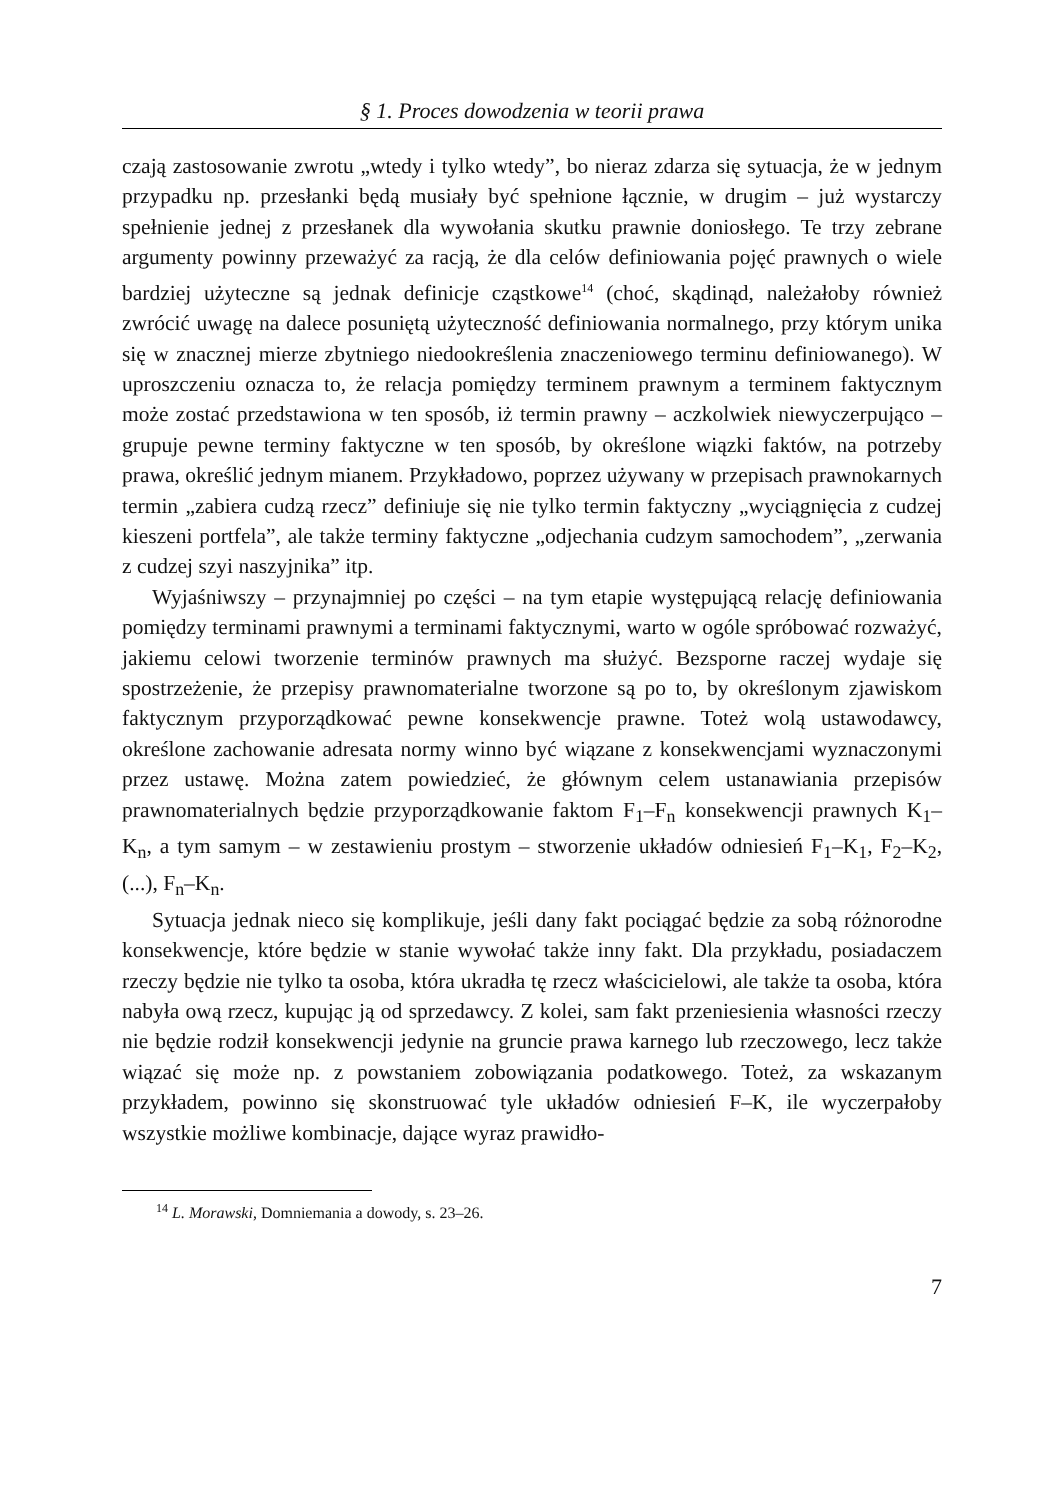§ 1. Proces dowodzenia w teorii prawa
czają zastosowanie zwrotu „wtedy i tylko wtedy”, bo nieraz zdarza się sytuacja, że w jednym przypadku np. przesłanki będą musiały być spełnione łącznie, w drugim – już wystarczy spełnienie jednej z przesłanek dla wywołania skutku prawnie doniosłego. Te trzy zebrane argumenty powinny przeważyć za racją, że dla celów definiowania pojęć prawnych o wiele bardziej użyteczne są jednak definicje cząstkowe<sup>14</sup> (choć, skądinąd, należałoby również zwrócić uwagę na dalece posuniętą użyteczność definiowania normalnego, przy którym unika się w znacznej mierze zbytniego niedookreślenia znaczeniowego terminu definiowanego). W uproszczeniu oznacza to, że relacja pomiędzy terminem prawnym a terminem faktycznym może zostać przedstawiona w ten sposób, iż termin prawny – aczkolwiek niewyczerpująco – grupuje pewne terminy faktyczne w ten sposób, by określone wiązki faktów, na potrzeby prawa, określić jednym mianem. Przykładowo, poprzez używany w przepisach prawnokarnych termin „zabiera cudzą rzecz” definiuje się nie tylko termin faktyczny „wyciągnięcia z cudzej kieszeni portfela”, ale także terminy faktyczne „odjechania cudzym samochodem”, „zerwania z cudzej szyi naszyjnika” itp.
Wyjaśniwszy – przynajmniej po części – na tym etapie występującą relację definiowania pomiędzy terminami prawnymi a terminami faktycznymi, warto w ogóle spróbować rozważyć, jakiemu celowi tworzenie terminów prawnych ma służyć. Bezsporne raczej wydaje się spostrzeżenie, że przepisy prawnomaterialne tworzone są po to, by określonym zjawiskom faktycznym przyporządkować pewne konsekwencje prawne. Toteż wolą ustawodawcy, określone zachowanie adresata normy winno być wiązane z konsekwencjami wyznaczonymi przez ustawę. Można zatem powiedzieć, że głównym celem ustanawiania przepisów prawnomaterialnych będzie przyporządkowanie faktom F<sub>1</sub>–F<sub>n</sub> konsekwencji prawnych K<sub>1</sub>–K<sub>n</sub>, a tym samym – w zestawieniu prostym – stworzenie układów odniesień F<sub>1</sub>–K<sub>1</sub>, F<sub>2</sub>–K<sub>2</sub>, (...), F<sub>n</sub>–K<sub>n</sub>.
Sytuacja jednak nieco się komplikuje, jeśli dany fakt pociągać będzie za sobą różnorodne konsekwencje, które będzie w stanie wywołać także inny fakt. Dla przykładu, posiadaczem rzeczy będzie nie tylko ta osoba, która ukradła tę rzecz właścicielowi, ale także ta osoba, która nabyła ową rzecz, kupując ją od sprzedawcy. Z kolei, sam fakt przeniesienia własności rzeczy nie będzie rodził konsekwencji jedynie na gruncie prawa karnego lub rzeczowego, lecz także wiązać się może np. z powstaniem zobowiązania podatkowego. Toteż, za wskazanym przykładem, powinno się skonstruować tyle układów odniesień F–K, ile wyczerpałoby wszystkie możliwe kombinacje, dające wyraz prawidło-
<sup>14</sup> L. Morawski, Domniemania a dowody, s. 23–26.
7